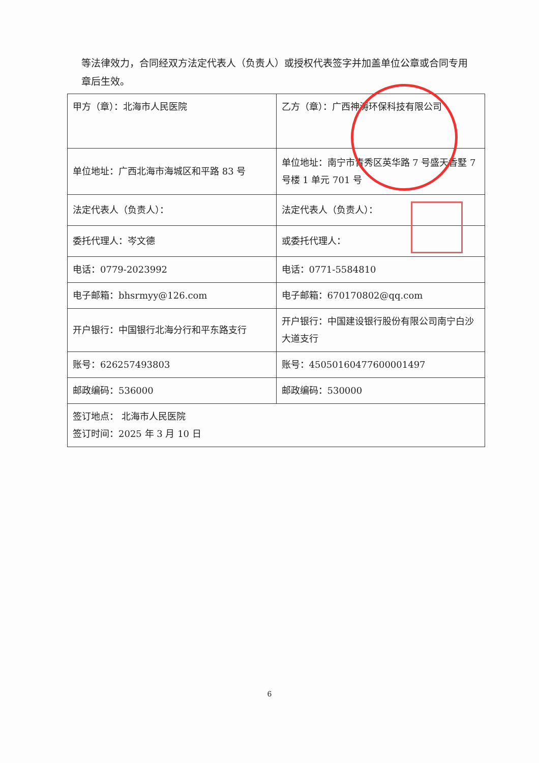等法律效力，合同经双方法定代表人（负责人）或授权代表签字并加盖单位公章或合同专用章后生效。
| 甲方（章）：北海市人民医院 | 乙方（章）：广西神涛环保科技有限公司 |
| 单位地址：广西北海市海城区和平路 83 号 | 单位地址：南宁市青秀区英华路 7 号盛天香墅 7 号楼 1 单元 701 号 |
| 法定代表人（负责人）： | 法定代表人（负责人）： |
| 委托代理人：岑文德 | 或委托代理人： |
| 电话：0779-2023992 | 电话：0771-5584810 |
| 电子邮箱：bhsrmyy@126.com | 电子邮箱：670170802@qq.com |
| 开户银行：中国银行北海分行和平东路支行 | 开户银行：中国建设银行股份有限公司南宁白沙大道支行 |
| 账号：626257493803 | 账号：45050160477600001497 |
| 邮政编码：536000 | 邮政编码：530000 |
| 签订地点： 北海市人民医院 签订时间：2025 年 3 月 10 日 | |
6